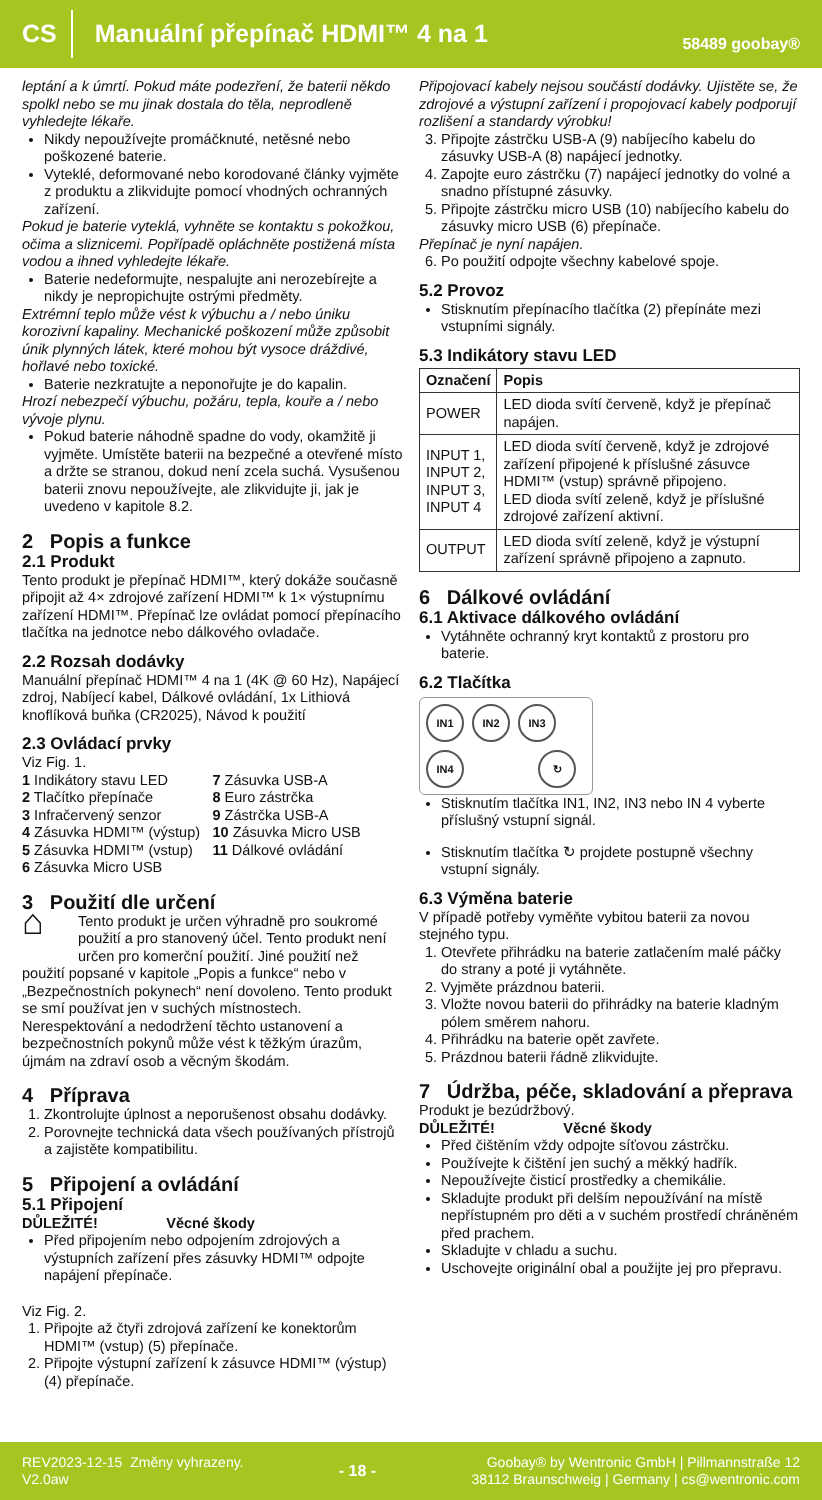CS Manuální přepínač HDMI™ 4 na 1 58489 goobay®
leptání a k úmrtí. Pokud máte podezření, že baterii někdo spolkl nebo se mu jinak dostala do těla, neprodleně vyhledejte lékaře.
Nikdy nepoužívejte promáčknuté, netěsné nebo poškozené baterie.
Vyteklé, deformované nebo korodované články vyjměte z produktu a zlikvidujte pomocí vhodných ochranných zařízení.
Pokud je baterie vyteklá, vyhněte se kontaktu s pokožkou, očima a sliznicemi. Popřípadě opláchněte postižená místa vodou a ihned vyhledejte lékaře.
Baterie nedeformujte, nespalujte ani nerozebírejte a nikdy je nepropichujte ostrými předměty.
Extrémní teplo může vést k výbuchu a / nebo úniku korozivní kapaliny. Mechanické poškození může způsobit únik plynných látek, které mohou být vysoce dráždivé, hořlavé nebo toxické.
Baterie nezkratujte a neponořujte je do kapalin.
Hrozí nebezpečí výbuchu, požáru, tepla, kouře a / nebo vývoje plynu.
Pokud baterie náhodně spadne do vody, okamžitě ji vyjměte. Umístěte baterii na bezpečné a otevřené místo a držte se stranou, dokud není zcela suchá. Vysušenou baterii znovu nepoužívejte, ale zlikvidujte ji, jak je uvedeno v kapitole 8.2.
2 Popis a funkce
2.1 Produkt
Tento produkt je přepínač HDMI™, který dokáže současně připojit až 4× zdrojové zařízení HDMI™ k 1× výstupnímu zařízení HDMI™. Přepínač lze ovládat pomocí přepínacího tlačítka na jednotce nebo dálkového ovladače.
2.2 Rozsah dodávky
Manuální přepínač HDMI™ 4 na 1 (4K @ 60 Hz), Napájecí zdroj, Nabíjecí kabel, Dálkové ovládání, 1x Lithiová knoflíková buňka (CR2025), Návod k použití
2.3 Ovládací prvky
Viz Fig. 1.
1 Indikátory stavu LED
2 Tlačítko přepínače
3 Infračervený senzor
4 Zásuvka HDMI™ (výstup)
5 Zásuvka HDMI™ (vstup)
6 Zásuvka Micro USB
7 Zásuvka USB-A
8 Euro zástrčka
9 Zástrčka USB-A
10 Zásuvka Micro USB
11 Dálkové ovládání
3 Použití dle určení
⌂ Tento produkt je určen výhradně pro soukromé použití a pro stanovený účel. Tento produkt není určen pro komerční použití. Jiné použití než použití popsané v kapitole „Popis a funkce“ nebo v „Bezpečnostních pokynech“ není dovoleno. Tento produkt se smí používat jen v suchých místnostech. Nerespektování a nedodržení těchto ustanovení a bezpečnostních pokynů může vést k těžkým úrazům, újmám na zdraví osob a věcným škodám.
4 Příprava
1. Zkontrolujte úplnost a neporušenost obsahu dodávky.
2. Porovnejte technická data všech používaných přístrojů a zajistěte kompatibilitu.
5 Připojení a ovládání
5.1 Připojení
DŮLEŽITÉ! Věcné škody
Před připojením nebo odpojením zdrojových a výstupních zařízení přes zásuvky HDMI™ odpojte napájení přepínače.
Viz Fig. 2.
1. Připojte až čtyři zdrojová zařízení ke konektorům HDMI™ (vstup) (5) přepínače.
2. Připojte výstupní zařízení k zásuvce HDMI™ (výstup) (4) přepínače.
Připojovací kabely nejsou součástí dodávky. Ujistěte se, že zdrojové a výstupní zařízení i propojovací kabely podporují rozlišení a standardy výrobku!
3. Připojte zástrčku USB-A (9) nabíjecího kabelu do zásuvky USB-A (8) napájecí jednotky.
4. Zapojte euro zástrčku (7) napájecí jednotky do volné a snadno přístupné zásuvky.
5. Připojte zástrčku micro USB (10) nabíjecího kabelu do zásuvky micro USB (6) přepínače.
Přepínač je nyní napájen.
6. Po použití odpojte všechny kabelové spoje.
5.2 Provoz
Stisknutím přepínacího tlačítka (2) přepínáte mezi vstupními signály.
5.3 Indikátory stavu LED
| Označení | Popis |
| --- | --- |
| POWER | LED dioda svítí červeně, když je přepínač napájen. |
| INPUT 1, INPUT 2, INPUT 3, INPUT 4 | LED dioda svítí červeně, když je zdrojové zařízení připojené k příslušné zásuvce HDMI™ (vstup) správně připojeno. LED dioda svítí zeleně, když je příslušné zdrojové zařízení aktivní. |
| OUTPUT | LED dioda svítí zeleně, když je výstupní zařízení správně připojeno a zapnuto. |
6 Dálkové ovládání
6.1 Aktivace dálkového ovládání
Vytáhněte ochranný kryt kontaktů z prostoru pro baterie.
6.2 Tlačítka
IN1 IN2 IN3 IN4 ↻
Stisknutím tlačítka IN1, IN2, IN3 nebo IN 4 vyberte příslušný vstupní signál.
Stisknutím tlačítka ↻ projdete postupně všechny vstupní signály.
6.3 Výměna baterie
V případě potřeby vyměňte vybitou baterii za novou stejného typu.
1. Otevřete přihrádku na baterie zatlačením malé páčky do strany a poté ji vytáhněte.
2. Vyjměte prázdnou baterii.
3. Vložte novou baterii do přihrádky na baterie kladným pólem směrem nahoru.
4. Přihrádku na baterie opět zavřete.
5. Prázdnou baterii řádně zlikvidujte.
7 Údržba, péče, skladování a přeprava
Produkt je bezúdržbový.
DŮLEŽITÉ! Věcné škody
Před čištěním vždy odpojte síťovou zástrčku.
Používejte k čištění jen suchý a měkký hadřík.
Nepoužívejte čisticí prostředky a chemikálie.
Skladujte produkt při delším nepoužívání na místě nepřístupném pro děti a v suchém prostředí chráněném před prachem.
Skladujte v chladu a suchu.
Uschovejte originální obal a použijte jej pro přepravu.
REV2023-12-15 Změny vyhrazeny.
V2.0aw
- 18 -
Goobay® by Wentronic GmbH | Pillmannstraße 12
38112 Braunschweig | Germany | cs@wentronic.com